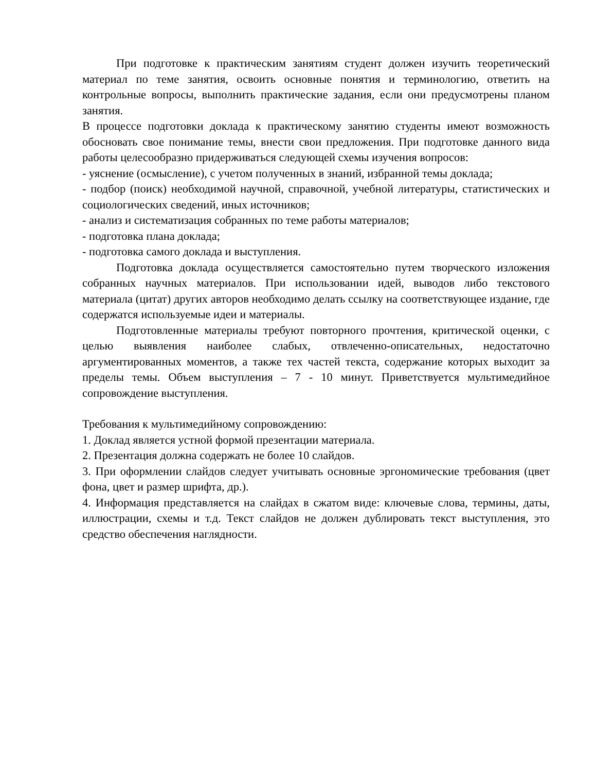При подготовке к практическим занятиям студент должен изучить теоретический материал по теме занятия, освоить основные понятия и терминологию, ответить на контрольные вопросы, выполнить практические задания, если они предусмотрены планом занятия.
В процессе подготовки доклада к практическому занятию студенты имеют возможность обосновать свое понимание темы, внести свои предложения. При подготовке данного вида работы целесообразно придерживаться следующей схемы изучения вопросов:
- уяснение (осмысление), с учетом полученных в знаний, избранной темы доклада;
- подбор (поиск) необходимой научной, справочной, учебной литературы, статистических и социологических сведений, иных источников;
- анализ и систематизация собранных по теме работы материалов;
- подготовка плана доклада;
- подготовка самого доклада и выступления.
Подготовка доклада осуществляется самостоятельно путем творческого изложения собранных научных материалов. При использовании идей, выводов либо текстового материала (цитат) других авторов необходимо делать ссылку на соответствующее издание, где содержатся используемые идеи и материалы.
Подготовленные материалы требуют повторного прочтения, критической оценки, с целью выявления наиболее слабых, отвлеченно-описательных, недостаточно аргументированных моментов, а также тех частей текста, содержание которых выходит за пределы темы. Объем выступления – 7 - 10 минут. Приветствуется мультимедийное сопровождение выступления.
Требования к мультимедийному сопровождению:
1. Доклад является устной формой презентации материала.
2. Презентация должна содержать не более 10 слайдов.
3. При оформлении слайдов следует учитывать основные эргономические требования (цвет фона, цвет и размер шрифта, др.).
4. Информация представляется на слайдах в сжатом виде: ключевые слова, термины, даты, иллюстрации, схемы и т.д. Текст слайдов не должен дублировать текст выступления, это средство обеспечения наглядности.